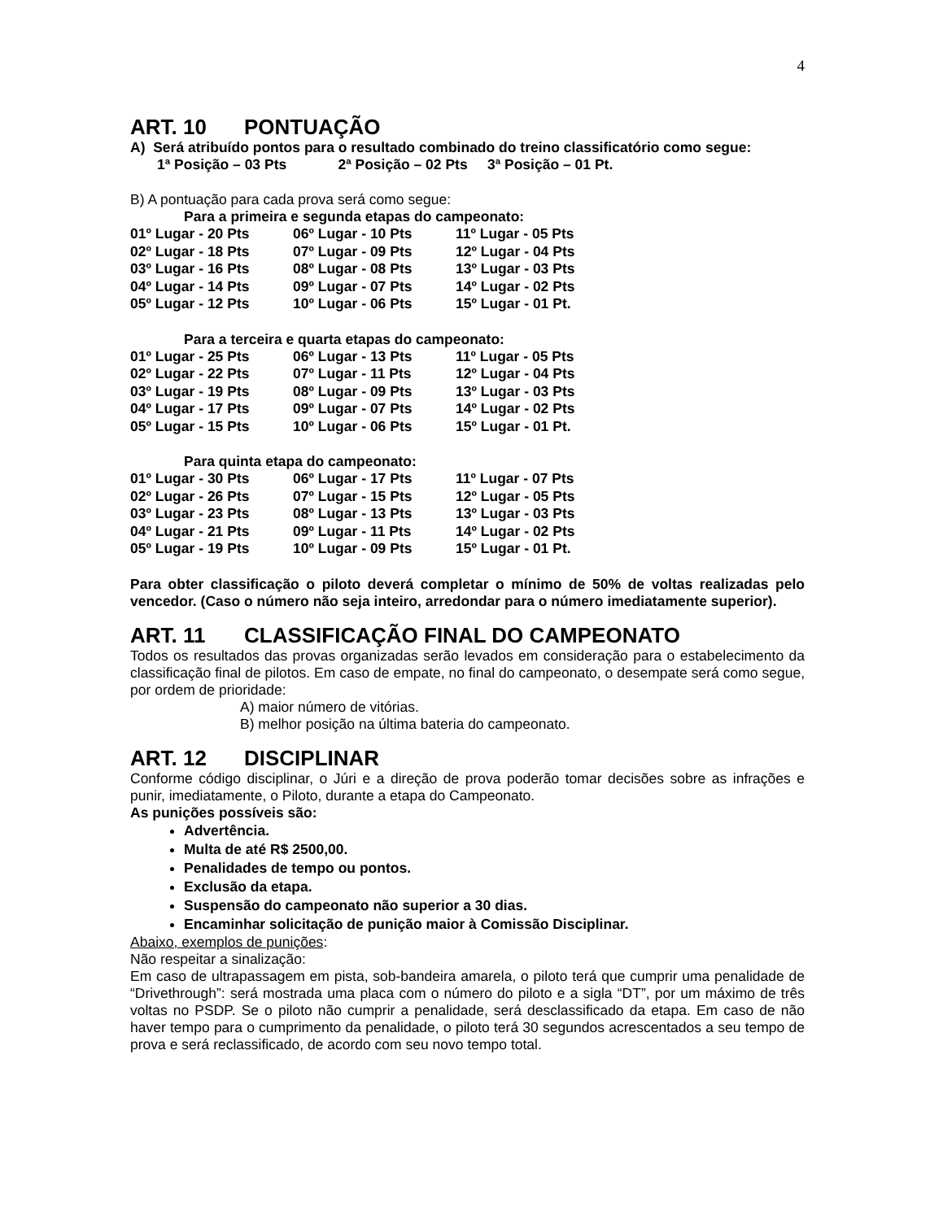4
ART. 10 PONTUAÇÃO
A) Será atribuído pontos para o resultado combinado do treino classificatório como segue:
1ª Posição – 03 Pts 2ª Posição – 02 Pts 3ª Posição – 01 Pt.
B) A pontuação para cada prova será como segue:
Para a primeira e segunda etapas do campeonato:
| 01º Lugar - 20 Pts | 06º Lugar - 10 Pts | 11º Lugar - 05 Pts |
| 02º Lugar - 18 Pts | 07º Lugar - 09 Pts | 12º Lugar - 04 Pts |
| 03º Lugar - 16 Pts | 08º Lugar - 08 Pts | 13º Lugar - 03 Pts |
| 04º Lugar - 14 Pts | 09º Lugar - 07 Pts | 14º Lugar - 02 Pts |
| 05º Lugar - 12 Pts | 10º Lugar - 06 Pts | 15º Lugar - 01 Pt. |
Para a terceira e quarta etapas do campeonato:
| 01º Lugar - 25 Pts | 06º Lugar - 13 Pts | 11º Lugar - 05 Pts |
| 02º Lugar - 22 Pts | 07º Lugar - 11 Pts | 12º Lugar - 04 Pts |
| 03º Lugar - 19 Pts | 08º Lugar - 09 Pts | 13º Lugar - 03 Pts |
| 04º Lugar - 17 Pts | 09º Lugar - 07 Pts | 14º Lugar - 02 Pts |
| 05º Lugar - 15 Pts | 10º Lugar - 06 Pts | 15º Lugar - 01 Pt. |
Para quinta etapa do campeonato:
| 01º Lugar - 30 Pts | 06º Lugar - 17 Pts | 11º Lugar - 07 Pts |
| 02º Lugar - 26 Pts | 07º Lugar - 15 Pts | 12º Lugar - 05 Pts |
| 03º Lugar - 23 Pts | 08º Lugar - 13 Pts | 13º Lugar - 03 Pts |
| 04º Lugar - 21 Pts | 09º Lugar - 11 Pts | 14º Lugar - 02 Pts |
| 05º Lugar - 19 Pts | 10º Lugar - 09 Pts | 15º Lugar - 01 Pt. |
Para obter classificação o piloto deverá completar o mínimo de 50% de voltas realizadas pelo vencedor. (Caso o número não seja inteiro, arredondar para o número imediatamente superior).
ART. 11 CLASSIFICAÇÃO FINAL DO CAMPEONATO
Todos os resultados das provas organizadas serão levados em consideração para o estabelecimento da classificação final de pilotos. Em caso de empate, no final do campeonato, o desempate será como segue, por ordem de prioridade:
A) maior número de vitórias.
B) melhor posição na última bateria do campeonato.
ART. 12 DISCIPLINAR
Conforme código disciplinar, o Júri e a direção de prova poderão tomar decisões sobre as infrações e punir, imediatamente, o Piloto, durante a etapa do Campeonato.
As punições possíveis são:
Advertência.
Multa de até R$ 2500,00.
Penalidades de tempo ou pontos.
Exclusão da etapa.
Suspensão do campeonato não superior a 30 dias.
Encaminhar solicitação de punição maior à Comissão Disciplinar.
Abaixo, exemplos de punições:
Não respeitar a sinalização:
Em caso de ultrapassagem em pista, sob-bandeira amarela, o piloto terá que cumprir uma penalidade de “Drivethrough”: será mostrada uma placa com o número do piloto e a sigla “DT”, por um máximo de três voltas no PSDP. Se o piloto não cumprir a penalidade, será desclassificado da etapa. Em caso de não haver tempo para o cumprimento da penalidade, o piloto terá 30 segundos acrescentados a seu tempo de prova e será reclassificado, de acordo com seu novo tempo total.